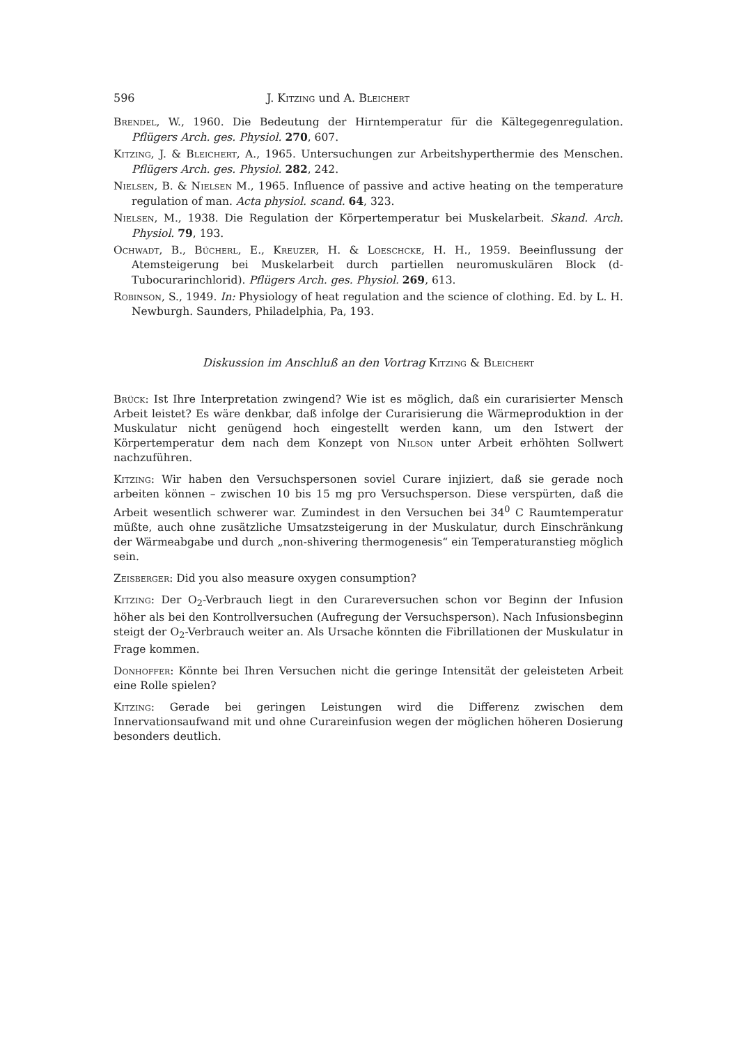596 J. Kitzing und A. Bleichert
Brendel, W., 1960. Die Bedeutung der Hirntemperatur für die Kältegegenregulation. Pflügers Arch. ges. Physiol. 270, 607.
Kitzing, J. & Bleichert, A., 1965. Untersuchungen zur Arbeitshyperthermie des Menschen. Pflügers Arch. ges. Physiol. 282, 242.
Nielsen, B. & Nielsen M., 1965. Influence of passive and active heating on the temperature regulation of man. Acta physiol. scand. 64, 323.
Nielsen, M., 1938. Die Regulation der Körpertemperatur bei Muskelarbeit. Skand. Arch. Physiol. 79, 193.
Ochwadt, B., Bücherl, E., Kreuzer, H. & Loeschcke, H. H., 1959. Beeinflussung der Atemsteigerung bei Muskelarbeit durch partiellen neuromuskulären Block (d-Tubocurarinchlorid). Pflügers Arch. ges. Physiol. 269, 613.
Robinson, S., 1949. In: Physiology of heat regulation and the science of clothing. Ed. by L. H. Newburgh. Saunders, Philadelphia, Pa, 193.
Diskussion im Anschluß an den Vortrag Kitzing & Bleichert
Brück: Ist Ihre Interpretation zwingend? Wie ist es möglich, daß ein curarisierter Mensch Arbeit leistet? Es wäre denkbar, daß infolge der Curarisierung die Wärmeproduktion in der Muskulatur nicht genügend hoch eingestellt werden kann, um den Istwert der Körpertemperatur dem nach dem Konzept von Nilson unter Arbeit erhöhten Sollwert nachzuführen.
Kitzing: Wir haben den Versuchspersonen soviel Curare injiziert, daß sie gerade noch arbeiten können – zwischen 10 bis 15 mg pro Versuchsperson. Diese verspürten, daß die Arbeit wesentlich schwerer war. Zumindest in den Versuchen bei 34<sup>0</sup> C Raumtemperatur müßte, auch ohne zusätzliche Umsatzsteigerung in der Muskulatur, durch Einschränkung der Wärmeabgabe und durch „non-shivering thermogenesis“ ein Temperaturanstieg möglich sein.
Zeisberger: Did you also measure oxygen consumption?
Kitzing: Der O<sub>2</sub>-Verbrauch liegt in den Curareversuchen schon vor Beginn der Infusion höher als bei den Kontrollversuchen (Aufregung der Versuchsperson). Nach Infusionsbeginn steigt der O<sub>2</sub>-Verbrauch weiter an. Als Ursache könnten die Fibrillationen der Muskulatur in Frage kommen.
Donhoffer: Könnte bei Ihren Versuchen nicht die geringe Intensität der geleisteten Arbeit eine Rolle spielen?
Kitzing: Gerade bei geringen Leistungen wird die Differenz zwischen dem Innervationsaufwand mit und ohne Curareinfusion wegen der möglichen höheren Dosierung besonders deutlich.